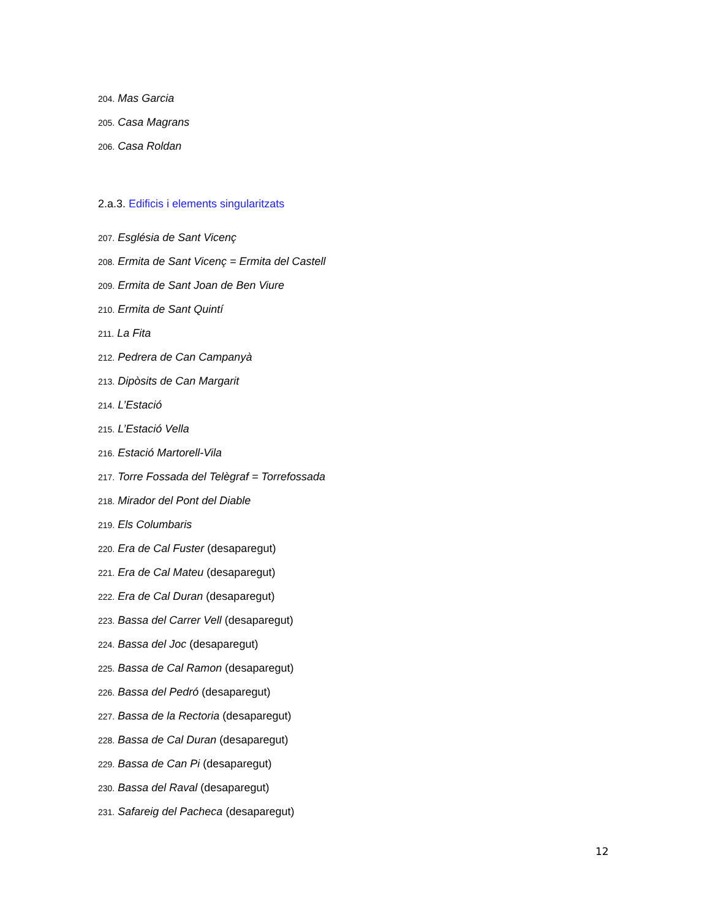204. Mas Garcia
205. Casa Magrans
206. Casa Roldan
2.a.3. Edificis i elements singularitzats
207. Església de Sant Vicenç
208. Ermita de Sant Vicenç = Ermita del Castell
209. Ermita de Sant Joan de Ben Viure
210. Ermita de Sant Quintí
211. La Fita
212. Pedrera de Can Campanyà
213. Dipòsits de Can Margarit
214. L’Estació
215. L’Estació Vella
216. Estació Martorell-Vila
217. Torre Fossada del Telègraf = Torrefossada
218. Mirador del Pont del Diable
219. Els Columbaris
220. Era de Cal Fuster (desaparegut)
221. Era de Cal Mateu (desaparegut)
222. Era de Cal Duran (desaparegut)
223. Bassa del Carrer Vell (desaparegut)
224. Bassa del Joc (desaparegut)
225. Bassa de Cal Ramon (desaparegut)
226. Bassa del Pedró (desaparegut)
227. Bassa de la Rectoria (desaparegut)
228. Bassa de Cal Duran (desaparegut)
229. Bassa de Can Pi (desaparegut)
230. Bassa del Raval (desaparegut)
231. Safareig del Pacheca (desaparegut)
12